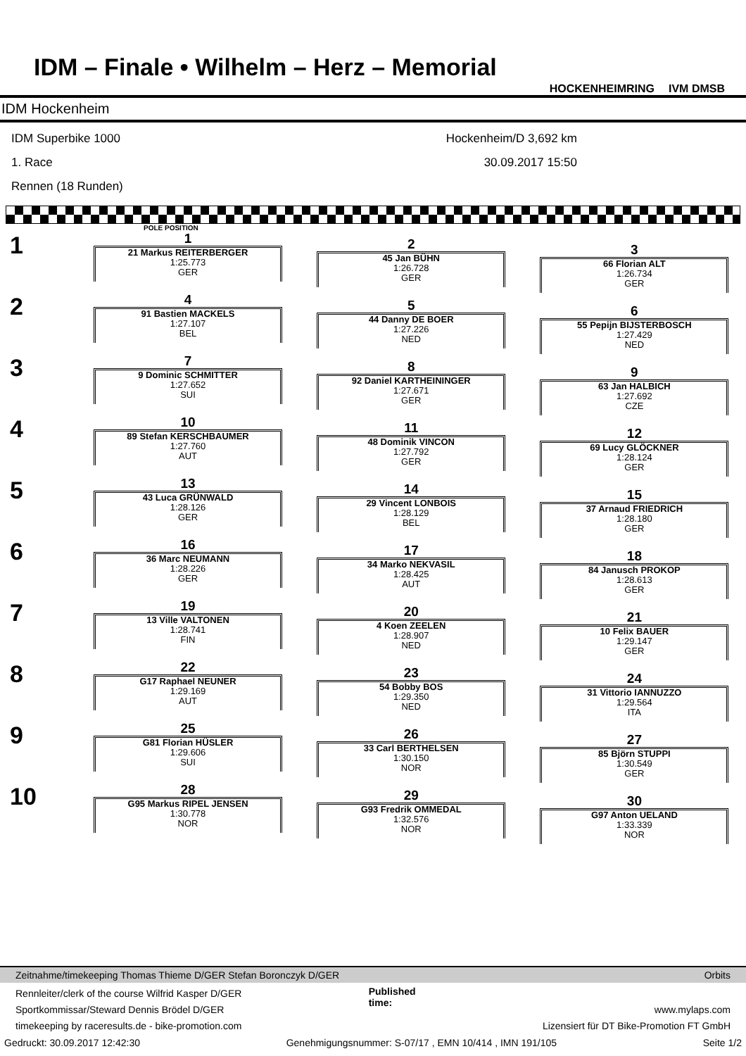IDM – Finale • Wilhelm – Herz – Memorial
HOCKENHEIMRING IVM DMSB
IDM Hockenheim
IDM Superbike 1000
1. Race
Rennen (18 Runden)
Hockenheim/D 3,692 km
30.09.2017 15:50
POLE POSITION
| 1 | 1 21 Markus REITERBERGER 1:25.773 GER | 2 45 Jan BÜHN 1:26.728 GER | 3 66 Florian ALT 1:26.734 GER |
| 2 | 4 91 Bastien MACKELS 1:27.107 BEL | 5 44 Danny DE BOER 1:27.226 NED | 6 55 Pepijn BIJSTERBOSCH 1:27.429 NED |
| 3 | 7 9 Dominic SCHMITTER 1:27.652 SUI | 8 92 Daniel KARTHEININGER 1:27.671 GER | 9 63 Jan HALBICH 1:27.692 CZE |
| 4 | 10 89 Stefan KERSCHBAUMER 1:27.760 AUT | 11 48 Dominik VINCON 1:27.792 GER | 12 69 Lucy GLÖCKNER 1:28.124 GER |
| 5 | 13 43 Luca GRÜNWALD 1:28.126 GER | 14 29 Vincent LONBOIS 1:28.129 BEL | 15 37 Arnaud FRIEDRICH 1:28.180 GER |
| 6 | 16 36 Marc NEUMANN 1:28.226 GER | 17 34 Marko NEKVASIL 1:28.425 AUT | 18 84 Janusch PROKOP 1:28.613 GER |
| 7 | 19 13 Ville VALTONEN 1:28.741 FIN | 20 4 Koen ZEELEN 1:28.907 NED | 21 10 Felix BAUER 1:29.147 GER |
| 8 | 22 G17 Raphael NEUNER 1:29.169 AUT | 23 54 Bobby BOS 1:29.350 NED | 24 31 Vittorio IANNUZZO 1:29.564 ITA |
| 9 | 25 G81 Florian HÜSLER 1:29.606 SUI | 26 33 Carl BERTHELSEN 1:30.150 NOR | 27 85 Björn STUPPI 1:30.549 GER |
| 10 | 28 G95 Markus RIPEL JENSEN 1:30.778 NOR | 29 G93 Fredrik OMMEDAL 1:32.576 NOR | 30 G97 Anton UELAND 1:33.339 NOR |
Zeitnahme/timekeeping Thomas Thieme D/GER Stefan Boronczyk D/GER Orbits
Rennleiter/clerk of the course Wilfrid Kasper D/GER
Sportkommissar/Steward Dennis Brödel D/GER
timekeeping by raceresults.de - bike-promotion.com
Published
time:
www.mylaps.com
Lizensiert für DT Bike-Promotion FT GmbH
Gedruckt: 30.09.2017 12:42:30 Genehmigungsnummer: S-07/17 , EMN 10/414 , IMN 191/105 Seite 1/2